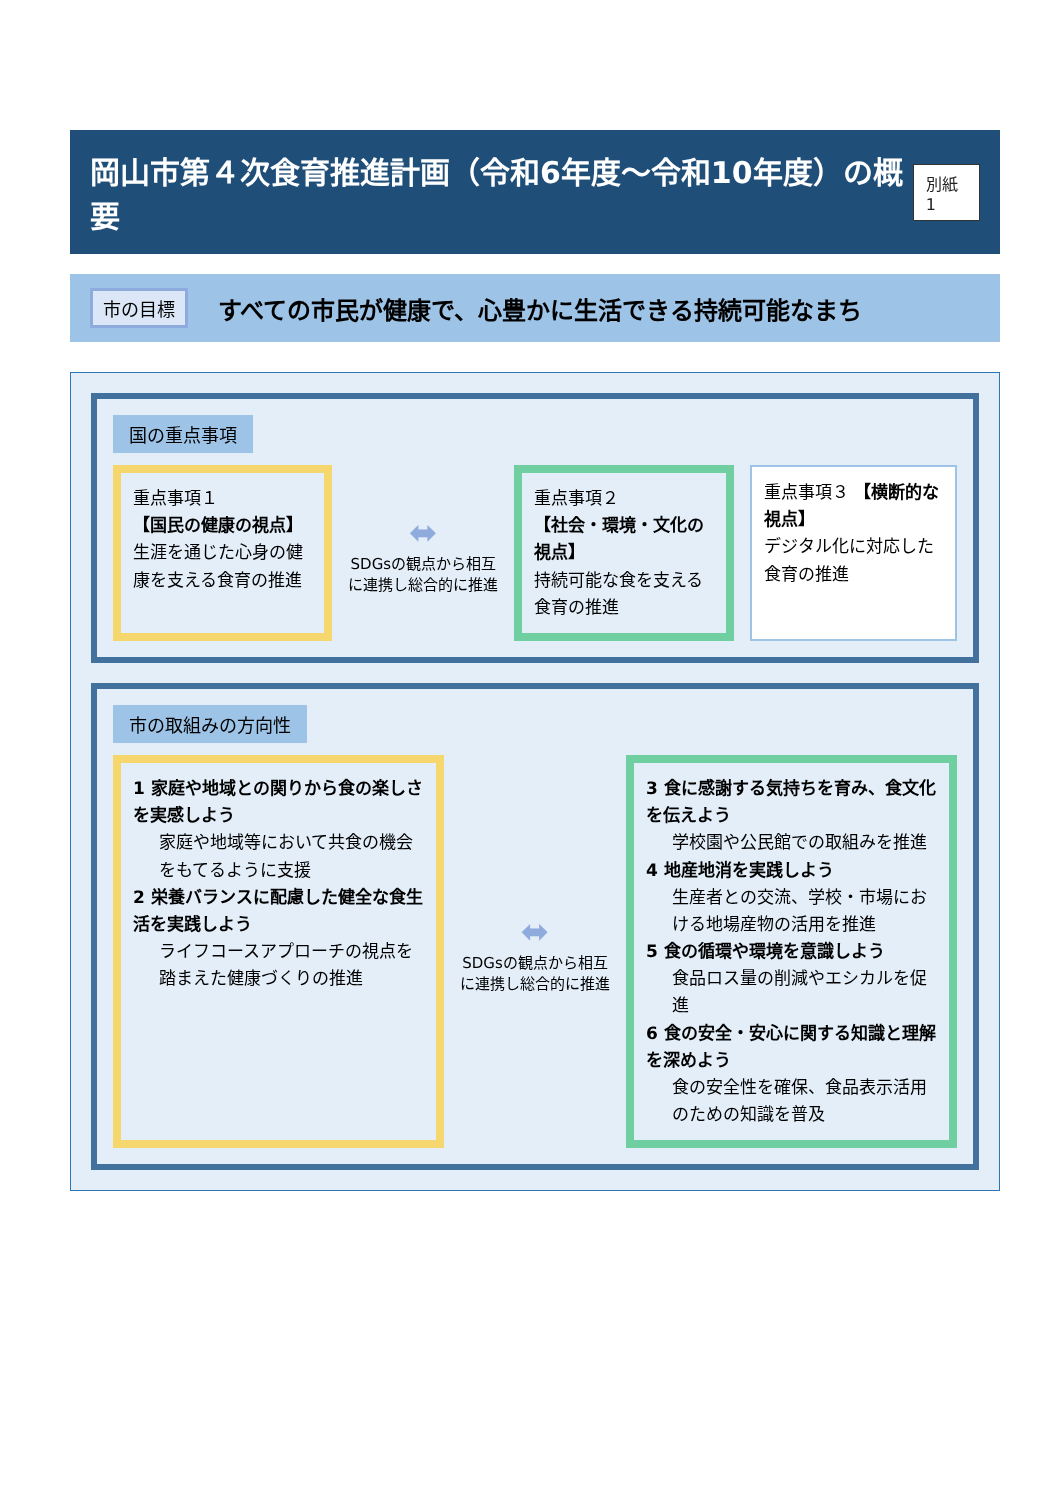岡山市第４次食育推進計画（令和6年度～令和10年度）の概要
別紙1
市の目標
すべての市民が健康で、心豊かに生活できる持続可能なまち
国の重点事項
重点事項１
【国民の健康の視点】
生涯を通じた心身の健康を支える食育の推進
⬌
SDGsの観点から相互に連携し総合的に推進
重点事項２
【社会・環境・文化の視点】
持続可能な食を支える食育の推進
重点事項３ 【横断的な視点】
デジタル化に対応した食育の推進
市の取組みの方向性
1 家庭や地域との関りから食の楽しさを実感しよう
家庭や地域等において共食の機会をもてるように支援
2 栄養バランスに配慮した健全な食生活を実践しよう
ライフコースアプローチの視点を踏まえた健康づくりの推進
⬌
SDGsの観点から相互に連携し総合的に推進
3 食に感謝する気持ちを育み、食文化を伝えよう
学校園や公民館での取組みを推進
4 地産地消を実践しよう
生産者との交流、学校・市場における地場産物の活用を推進
5 食の循環や環境を意識しよう
食品ロス量の削減やエシカルを促進
6 食の安全・安心に関する知識と理解を深めよう
食の安全性を確保、食品表示活用のための知識を普及